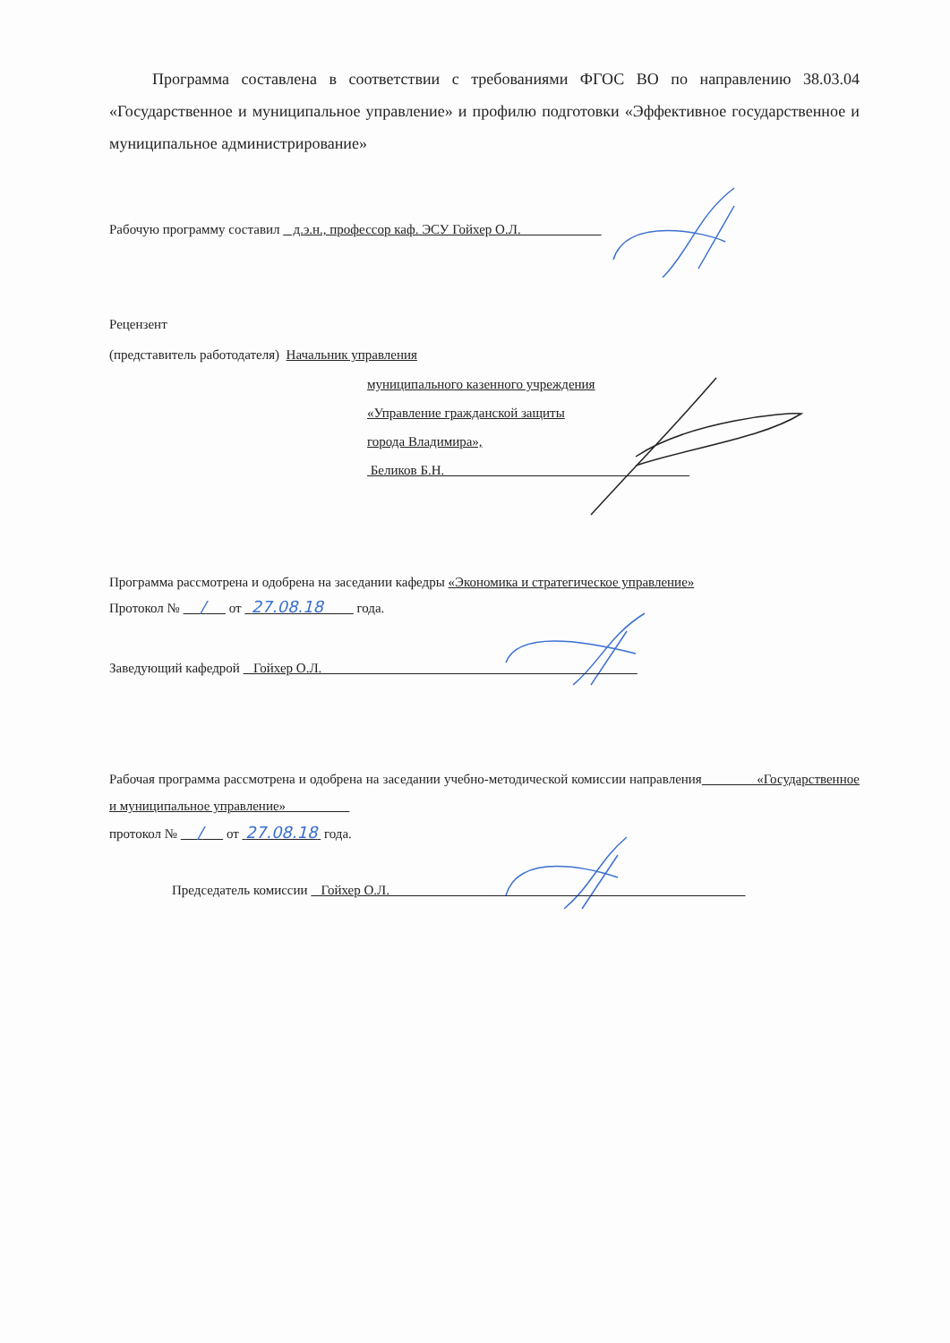Программа составлена в соответствии с требованиями ФГОС ВО по направлению 38.03.04 «Государственное и муниципальное управление» и профилю подготовки «Эффективное государственное и муниципальное администрирование»
Рабочую программу составил д.э.н., профессор каф. ЭСУ Гойхер О.Л.
Рецензент
(представитель работодателя) Начальник управления
муниципального казенного учреждения
«Управление гражданской защиты
города Владимира»,
Беликов Б.Н.
Программа рассмотрена и одобрена на заседании кафедры «Экономика и стратегическое управление»
Протокол № / от 27.08.18 года.
Заведующий кафедрой Гойхер О.Л.
Рабочая программа рассмотрена и одобрена на заседании учебно-методической комиссии направления «Государственное и муниципальное управление»
протокол № / от 27.08.18 года.
Председатель комиссии Гойхер О.Л.